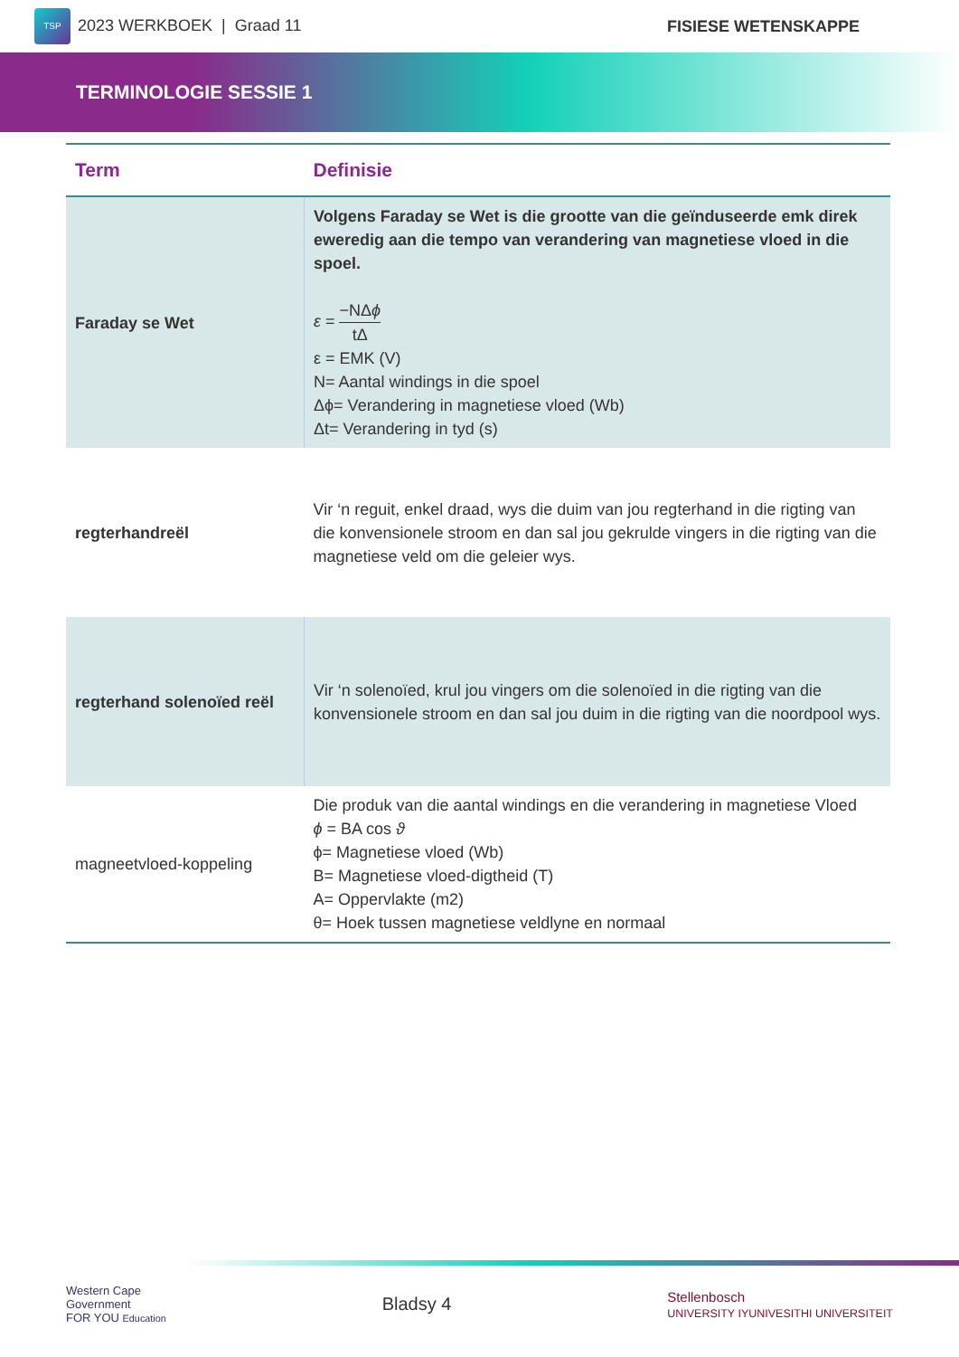TSP 2023 WERKBOEK | Graad 11 FISIESE WETENSKAPPE
TERMINOLOGIE SESSIE 1
| Term | Definisie |
| --- | --- |
| Faraday se Wet | Volgens Faraday se Wet is die grootte van die geïnduseerde emk direk eweredig aan die tempo van verandering van magnetiese vloed in die spoel. ε = −NΔ ϕ tΔ ε = EMK (V) N= Aantal windings in die spoel Δϕ= Verandering in magnetiese vloed (Wb) Δt= Verandering in tyd (s) |
| regterhandreël | Vir ‘n reguit, enkel draad, wys die duim van jou regterhand in die rigting van die konvensionele stroom en dan sal jou gekrulde vingers in die rigting van die magnetiese veld om die geleier wys. |
| regterhand solenoïed reël | Vir ‘n solenoïed, krul jou vingers om die solenoïed in die rigting van die konvensionele stroom en dan sal jou duim in die rigting van die noordpool wys. |
| magneetvloed-koppeling | Die produk van die aantal windings en die verandering in magnetiese Vloed ϕ = BA cos ϑ ϕ= Magnetiese vloed (Wb) B= Magnetiese vloed-digtheid (T) A= Oppervlakte (m2) θ= Hoek tussen magnetiese veldlyne en normaal |
Western Cape
Government
FOR YOU Education
Bladsy 4
Stellenbosch
UNIVERSITY IYUNIVESITHI UNIVERSITEIT